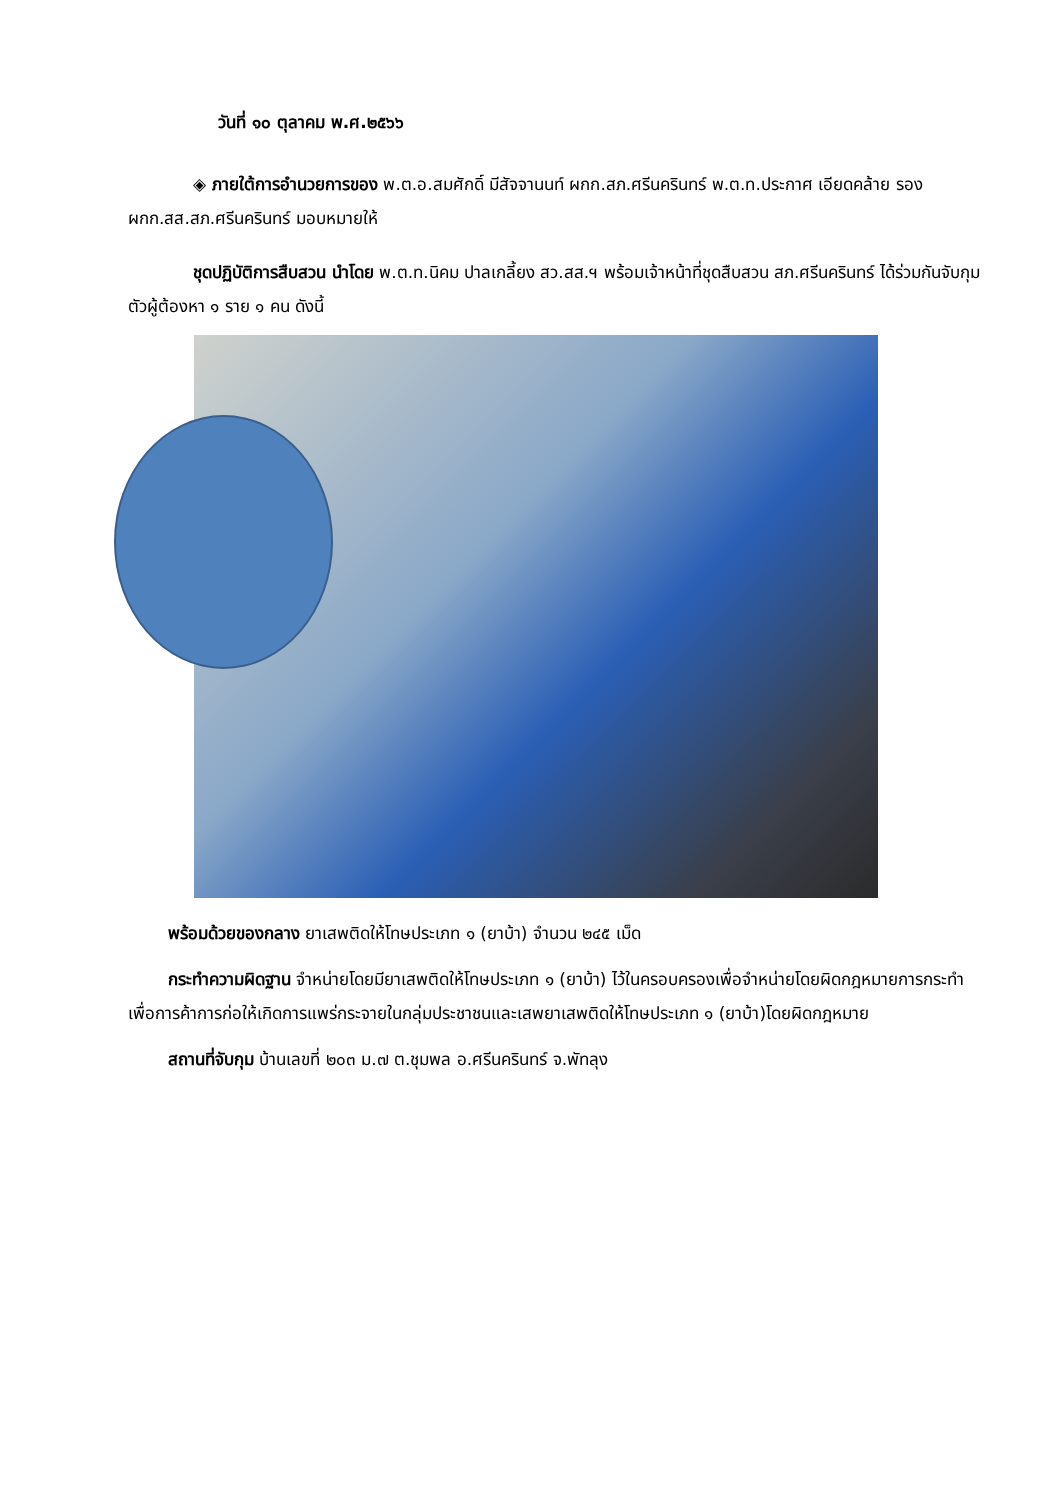วันที่ ๑๐ ตุลาคม พ.ศ.๒๕๖๖
◈ ภายใต้การอำนวยการของ พ.ต.อ.สมศักดิ์ มีสัจจานนท์ ผกก.สภ.ศรีนครินทร์ พ.ต.ท.ประกาศ เอียดคล้าย รองผกก.สส.สภ.ศรีนครินทร์ มอบหมายให้
ชุดปฏิบัติการสืบสวน นำโดย พ.ต.ท.นิคม ปาลเกลี้ยง สว.สส.ฯ พร้อมเจ้าหน้าที่ชุดสืบสวน สภ.ศรีนครินทร์ ได้ร่วมกันจับกุมตัวผู้ต้องหา ๑ ราย ๑ คน ดังนี้
พร้อมด้วยของกลาง ยาเสพติดให้โทษประเภท ๑ (ยาบ้า) จำนวน ๒๔๕ เม็ด
กระทำความผิดฐาน จำหน่ายโดยมียาเสพติดให้โทษประเภท ๑ (ยาบ้า) ไว้ในครอบครองเพื่อจำหน่ายโดยผิดกฎหมายการกระทำเพื่อการค้าการก่อให้เกิดการแพร่กระจายในกลุ่มประชาชนและเสพยาเสพติดให้โทษประเภท ๑ (ยาบ้า)โดยผิดกฎหมาย
สถานที่จับกุม บ้านเลขที่ ๒๐๓ ม.๗ ต.ชุมพล อ.ศรีนครินทร์ จ.พัทลุง